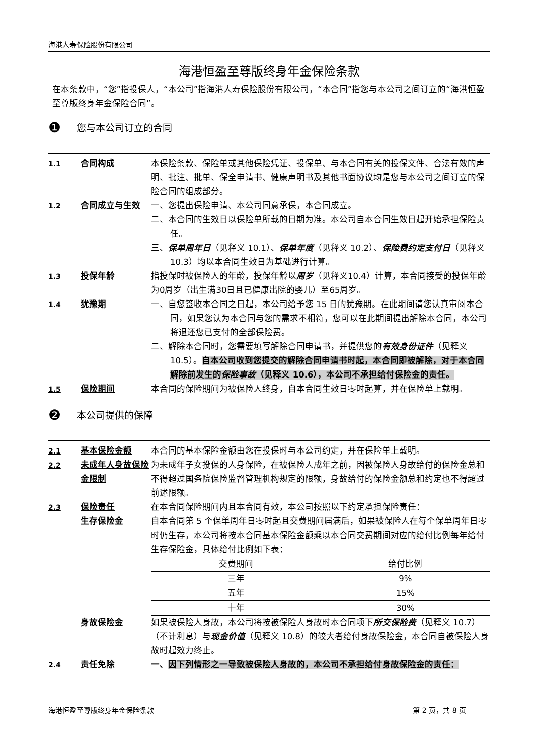海港人寿保险股份有限公司
海港恒盈至尊版终身年金保险条款
在本条款中，“您”指投保人，“本公司”指海港人寿保险股份有限公司，“本合同”指您与本公司之间订立的“海港恒盈至尊版终身年金保险合同”。
❶ 您与本公司订立的合同
1.1
合同构成 本保险条款、保险单或其他保险凭证、投保单、与本合同有关的投保文件、合法有效的声明、批注、批单、保全申请书、健康声明书及其他书面协议均是您与本公司之间订立的保险合同的组成部分。
1.2
合同成立与生效 一、您提出保险申请、本公司同意承保，本合同成立。
二、本合同的生效日以保险单所载的日期为准。本公司自本合同生效日起开始承担保险责任。
三、保单周年日（见释义 10.1）、保单年度（见释义 10.2）、保险费约定支付日（见释义 10.3）均以本合同生效日为基础进行计算。
1.3
投保年龄 指投保时被保险人的年龄，投保年龄以周岁（见释义10.4）计算，本合同接受的投保年龄为0周岁（出生满30日且已健康出院的婴儿）至65周岁。
1.4
犹豫期 一、自您签收本合同之日起，本公司给予您 15 日的犹豫期。在此期间请您认真审阅本合同，如果您认为本合同与您的需求不相符，您可以在此期间提出解除本合同，本公司将退还您已支付的全部保险费。
二、解除本合同时，您需要填写解除合同申请书，并提供您的有效身份证件（见释义 10.5）。自本公司收到您提交的解除合同申请书时起，本合同即被解除，对于本合同解除前发生的保险事故（见释义 10.6），本公司不承担给付保险金的责任。
1.5
保险期间 本合同的保险期间为被保险人终身，自本合同生效日零时起算，并在保险单上载明。
❷ 本公司提供的保障
2.1
基本保险金额 本合同的基本保险金额由您在投保时与本公司约定，并在保险单上载明。
2.2
未成年人身故保险金限制
为未成年子女投保的人身保险，在被保险人成年之前，因被保险人身故给付的保险金总和不得超过国务院保险监督管理机构规定的限额，身故给付的保险金额总和约定也不得超过前述限额。
2.3
保险责任
生存保险金
在本合同保险期间内且本合同有效，本公司按照以下约定承担保险责任：
自本合同第 5 个保单周年日零时起且交费期间届满后，如果被保险人在每个保单周年日零时仍生存，本公司将按本合同基本保险金额乘以本合同交费期间对应的给付比例每年给付生存保险金，具体给付比例如下表：
| 交费期间 | 给付比例 |
| 三年 | 9% |
| 五年 | 15% |
| 十年 | 30% |
身故保险金 如果被保险人身故，本公司将按被保险人身故时本合同项下所交保险费（见释义 10.7）（不计利息）与现金价值（见释义 10.8）的较大者给付身故保险金，本合同自被保险人身故时起效力终止。
2.4
责任免除 一、因下列情形之一导致被保险人身故的，本公司不承担给付身故保险金的责任：
海港恒盈至尊版终身年金保险条款 第 2 页，共 8 页